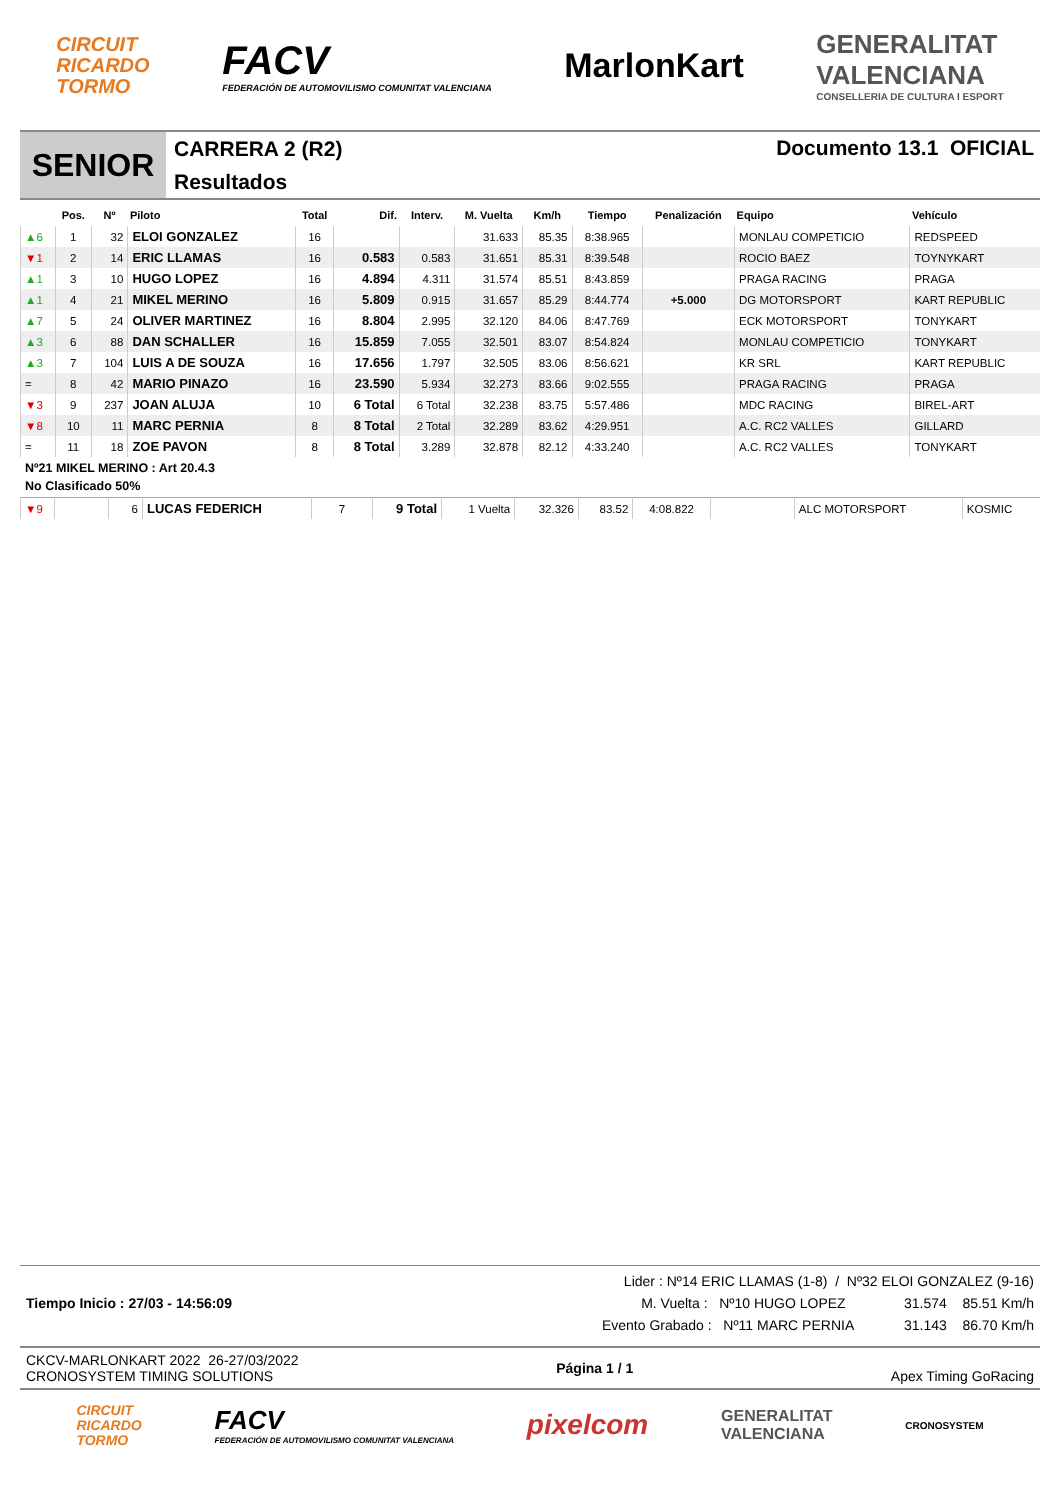CIRCUIT
RICARDO
TORMO
FACV
FEDERACIÓN DE AUTOMOVILISMO COMUNITAT VALENCIANA
MarlonKart
GENERALITAT
VALENCIANA
CONSELLERIA DE CULTURA I ESPORT
SENIOR
CARRERA 2 (R2)
Resultados
Documento 13.1 OFICIAL
| | Pos. | Nº | Piloto | Total | Dif. | Interv. | M. Vuelta | Km/h | Tiempo | Penalización | Equipo | Vehículo |
| --- | --- | --- | --- | --- | --- | --- | --- | --- | --- | --- | --- | --- |
| ▲6 | 1 | 32 | ELOI GONZALEZ | 16 | | | 31.633 | 85.35 | 8:38.965 | | MONLAU COMPETICIO | REDSPEED |
| ▼1 | 2 | 14 | ERIC LLAMAS | 16 | 0.583 | 0.583 | 31.651 | 85.31 | 8:39.548 | | ROCIO BAEZ | TOYNYKART |
| ▲1 | 3 | 10 | HUGO LOPEZ | 16 | 4.894 | 4.311 | 31.574 | 85.51 | 8:43.859 | | PRAGA RACING | PRAGA |
| ▲1 | 4 | 21 | MIKEL MERINO | 16 | 5.809 | 0.915 | 31.657 | 85.29 | 8:44.774 | +5.000 | DG MOTORSPORT | KART REPUBLIC |
| ▲7 | 5 | 24 | OLIVER MARTINEZ | 16 | 8.804 | 2.995 | 32.120 | 84.06 | 8:47.769 | | ECK MOTORSPORT | TONYKART |
| ▲3 | 6 | 88 | DAN SCHALLER | 16 | 15.859 | 7.055 | 32.501 | 83.07 | 8:54.824 | | MONLAU COMPETICIO | TONYKART |
| ▲3 | 7 | 104 | LUIS A DE SOUZA | 16 | 17.656 | 1.797 | 32.505 | 83.06 | 8:56.621 | | KR SRL | KART REPUBLIC |
| = | 8 | 42 | MARIO PINAZO | 16 | 23.590 | 5.934 | 32.273 | 83.66 | 9:02.555 | | PRAGA RACING | PRAGA |
| ▼3 | 9 | 237 | JOAN ALUJA | 10 | 6 Total | 6 Total | 32.238 | 83.75 | 5:57.486 | | MDC RACING | BIREL-ART |
| ▼8 | 10 | 11 | MARC PERNIA | 8 | 8 Total | 2 Total | 32.289 | 83.62 | 4:29.951 | | A.C. RC2 VALLES | GILLARD |
| = | 11 | 18 | ZOE PAVON | 8 | 8 Total | 3.289 | 32.878 | 82.12 | 4:33.240 | | A.C. RC2 VALLES | TONYKART |
Nº21 MIKEL MERINO : Art 20.4.3
No Clasificado 50%
| ▼9 | | 6 | LUCAS FEDERICH | 7 | 9 Total | 1 Vuelta | 32.326 | 83.52 | 4:08.822 | | ALC MOTORSPORT | KOSMIC |
Tiempo Inicio : 27/03 - 14:56:09
Lider : Nº14 ERIC LLAMAS (1-8) / Nº32 ELOI GONZALEZ (9-16)
M. Vuelta : Nº10 HUGO LOPEZ 31.574 85.51 Km/h
Evento Grabado : Nº11 MARC PERNIA 31.143 86.70 Km/h
CKCV-MARLONKART 2022 26-27/03/2022
CRONOSYSTEM TIMING SOLUTIONS
Página 1 / 1 Apex Timing GoRacing
CIRCUIT
RICARDO
TORMO
FACV
FEDERACIÓN DE AUTOMOVILISMO COMUNITAT VALENCIANA
pixelcom
GENERALITAT
VALENCIANA
CRONOSYSTEM